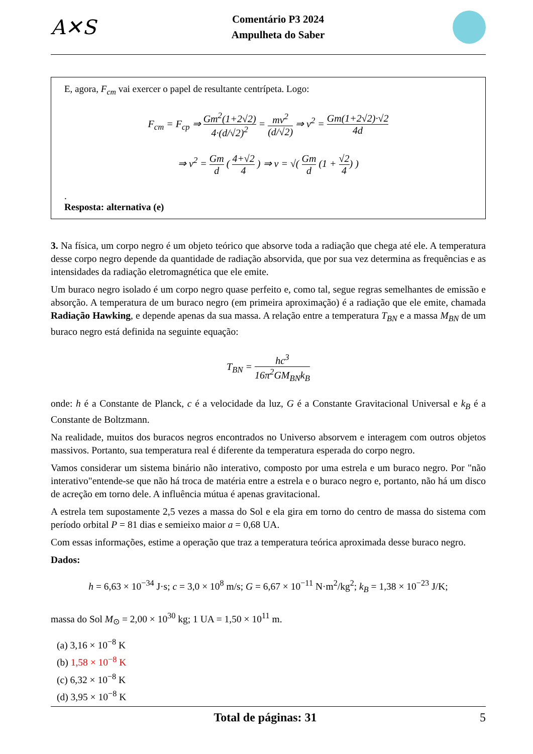A✕S
Comentário P3 2024
Ampulheta do Saber
E, agora, F<sub>cm</sub> vai exercer o papel de resultante centrípeta. Logo:
F<sub>cm</sub> = F<sub>cp</sub> ⇒ Gm<sup>2</sup>(1+2√2) 4·(d/√2)<sup>2</sup> = mv<sup>2</sup> (d/√2) ⇒ v<sup>2</sup> = Gm(1+2√2)·√2 4d
⇒ v<sup>2</sup> = Gm d ( 4+√2 4 ) ⇒ v = √( Gm d (1 + √2 4) )
.
Resposta: alternativa (e)
3. Na física, um corpo negro é um objeto teórico que absorve toda a radiação que chega até ele. A temperatura desse corpo negro depende da quantidade de radiação absorvida, que por sua vez determina as frequências e as intensidades da radiação eletromagnética que ele emite.
Um buraco negro isolado é um corpo negro quase perfeito e, como tal, segue regras semelhantes de emissão e absorção. A temperatura de um buraco negro (em primeira aproximação) é a radiação que ele emite, chamada Radiação Hawking, e depende apenas da sua massa. A relação entre a temperatura T<sub>BN</sub> e a massa M<sub>BN</sub> de um buraco negro está definida na seguinte equação:
T<sub>BN</sub> = hc<sup>3</sup> 16π<sup>2</sup>GM<sub>BN</sub>k<sub>B</sub>
onde: h é a Constante de Planck, c é a velocidade da luz, G é a Constante Gravitacional Universal e k<sub>B</sub> é a Constante de Boltzmann.
Na realidade, muitos dos buracos negros encontrados no Universo absorvem e interagem com outros objetos massivos. Portanto, sua temperatura real é diferente da temperatura esperada do corpo negro.
Vamos considerar um sistema binário não interativo, composto por uma estrela e um buraco negro. Por "não interativo"entende-se que não há troca de matéria entre a estrela e o buraco negro e, portanto, não há um disco de acreção em torno dele. A influência mútua é apenas gravitacional.
A estrela tem supostamente 2,5 vezes a massa do Sol e ela gira em torno do centro de massa do sistema com período orbital P = 81 dias e semieixo maior a = 0,68 UA.
Com essas informações, estime a operação que traz a temperatura teórica aproximada desse buraco negro.
Dados:
h = 6,63 × 10<sup>−34</sup> J·s; c = 3,0 × 10<sup>8</sup> m/s; G = 6,67 × 10<sup>−11</sup> N·m<sup>2</sup>/kg<sup>2</sup>; k<sub>B</sub> = 1,38 × 10<sup>−23</sup> J/K;
massa do Sol M<sub>⊙</sub> = 2,00 × 10<sup>30</sup> kg; 1 UA = 1,50 × 10<sup>11</sup> m.
(a) 3,16 × 10<sup>−8</sup> K
(b) 1,58 × 10<sup>−8</sup> K
(c) 6,32 × 10<sup>−8</sup> K
(d) 3,95 × 10<sup>−8</sup> K
Total de páginas: 31 5